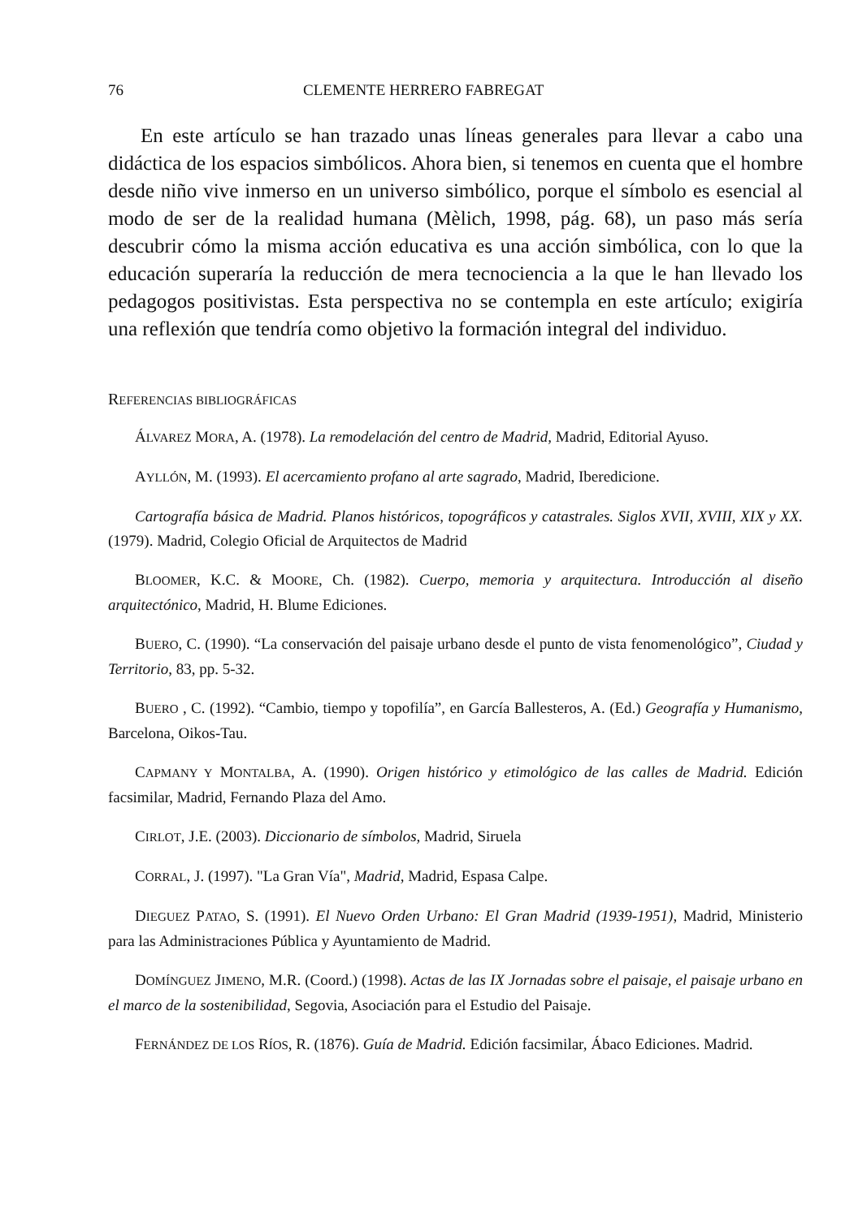76 CLEMENTE HERRERO FABREGAT
En este artículo se han trazado unas líneas generales para llevar a cabo una didáctica de los espacios simbólicos. Ahora bien, si tenemos en cuenta que el hombre desde niño vive inmerso en un universo simbólico, porque el símbolo es esencial al modo de ser de la realidad humana (Mèlich, 1998, pág. 68), un paso más sería descubrir cómo la misma acción educativa es una acción simbólica, con lo que la educación superaría la reducción de mera tecnociencia a la que le han llevado los pedagogos positivistas. Esta perspectiva no se contempla en este artículo; exigiría una reflexión que tendría como objetivo la formación integral del individuo.
REFERENCIAS BIBLIOGRÁFICAS
ÁLVAREZ MORA, A. (1978). La remodelación del centro de Madrid, Madrid, Editorial Ayuso.
AYLLÓN, M. (1993). El acercamiento profano al arte sagrado, Madrid, Iberedicione.
Cartografía básica de Madrid. Planos históricos, topográficos y catastrales. Siglos XVII, XVIII, XIX y XX. (1979). Madrid, Colegio Oficial de Arquitectos de Madrid
BLOOMER, K.C. & MOORE, Ch. (1982). Cuerpo, memoria y arquitectura. Introducción al diseño arquitectónico, Madrid, H. Blume Ediciones.
BUERO, C. (1990). “La conservación del paisaje urbano desde el punto de vista fenomenológico”, Ciudad y Territorio, 83, pp. 5-32.
BUERO , C. (1992). “Cambio, tiempo y topofilía”, en García Ballesteros, A. (Ed.) Geografía y Humanismo, Barcelona, Oikos-Tau.
CAPMANY Y MONTALBA, A. (1990). Origen histórico y etimológico de las calles de Madrid. Edición facsimilar, Madrid, Fernando Plaza del Amo.
CIRLOT, J.E. (2003). Diccionario de símbolos, Madrid, Siruela
CORRAL, J. (1997). "La Gran Vía", Madrid, Madrid, Espasa Calpe.
DIEGUEZ PATAO, S. (1991). El Nuevo Orden Urbano: El Gran Madrid (1939-1951), Madrid, Ministerio para las Administraciones Pública y Ayuntamiento de Madrid.
DOMÍNGUEZ JIMENO, M.R. (Coord.) (1998). Actas de las IX Jornadas sobre el paisaje, el paisaje urbano en el marco de la sostenibilidad, Segovia, Asociación para el Estudio del Paisaje.
FERNÁNDEZ DE LOS RÍOS, R. (1876). Guía de Madrid. Edición facsimilar, Ábaco Ediciones. Madrid.